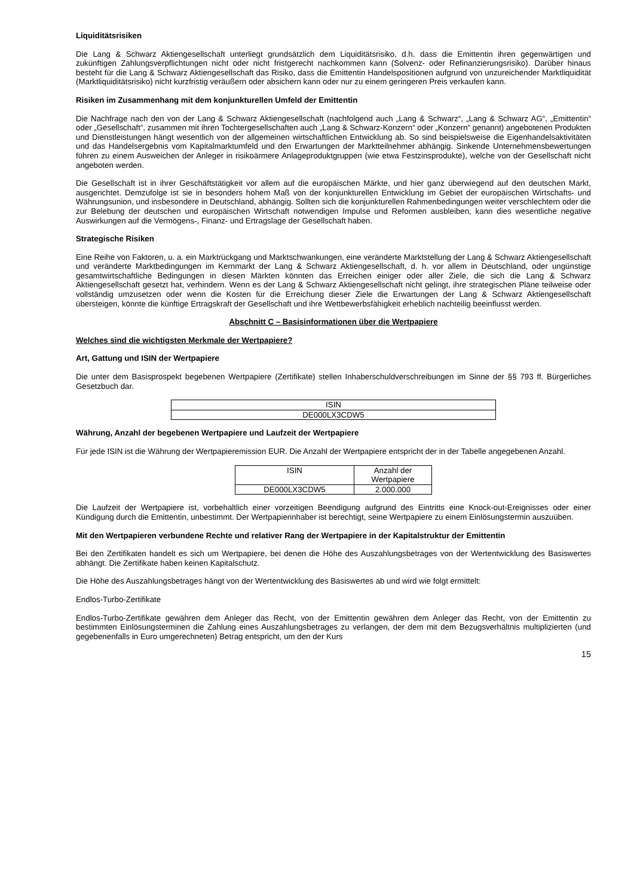Liquiditätsrisiken
Die Lang & Schwarz Aktiengesellschaft unterliegt grundsätzlich dem Liquiditätsrisiko, d.h. dass die Emittentin ihren gegenwärtigen und zukünftigen Zahlungsverpflichtungen nicht oder nicht fristgerecht nachkommen kann (Solvenz- oder Refinanzierungsrisiko). Darüber hinaus besteht für die Lang & Schwarz Aktiengesellschaft das Risiko, dass die Emittentin Handelspositionen aufgrund von unzureichender Marktliquidität (Marktliquiditätsrisiko) nicht kurzfristig veräußern oder absichern kann oder nur zu einem geringeren Preis verkaufen kann.
Risiken im Zusammenhang mit dem konjunkturellen Umfeld der Emittentin
Die Nachfrage nach den von der Lang & Schwarz Aktiengesellschaft (nachfolgend auch „Lang & Schwarz“, „Lang & Schwarz AG“, „Emittentin“ oder „Gesellschaft“, zusammen mit ihren Tochtergesellschaften auch „Lang & Schwarz-Konzern“ oder „Konzern“ genannt) angebotenen Produkten und Dienstleistungen hängt wesentlich von der allgemeinen wirtschaftlichen Entwicklung ab. So sind beispielsweise die Eigenhandelsaktivitäten und das Handelsergebnis vom Kapitalmarktumfeld und den Erwartungen der Marktteilnehmer abhängig. Sinkende Unternehmensbewertungen führen zu einem Ausweichen der Anleger in risikoärmere Anlageproduktgruppen (wie etwa Festzinsprodukte), welche von der Gesellschaft nicht angeboten werden.
Die Gesellschaft ist in ihrer Geschäftstätigkeit vor allem auf die europäischen Märkte, und hier ganz überwiegend auf den deutschen Markt, ausgerichtet. Demzufolge ist sie in besonders hohem Maß von der konjunkturellen Entwicklung im Gebiet der europäischen Wirtschafts- und Währungsunion, und insbesondere in Deutschland, abhängig. Sollten sich die konjunkturellen Rahmenbedingungen weiter verschlechtern oder die zur Belebung der deutschen und europäischen Wirtschaft notwendigen Impulse und Reformen ausbleiben, kann dies wesentliche negative Auswirkungen auf die Vermögens-, Finanz- und Ertragslage der Gesellschaft haben.
Strategische Risiken
Eine Reihe von Faktoren, u. a. ein Marktrückgang und Marktschwankungen, eine veränderte Marktstellung der Lang & Schwarz Aktiengesellschaft und veränderte Marktbedingungen im Kernmarkt der Lang & Schwarz Aktiengesellschaft, d. h. vor allem in Deutschland, oder ungünstige gesamtwirtschaftliche Bedingungen in diesen Märkten könnten das Erreichen einiger oder aller Ziele, die sich die Lang & Schwarz Aktiengesellschaft gesetzt hat, verhindern. Wenn es der Lang & Schwarz Aktiengesellschaft nicht gelingt, ihre strategischen Pläne teilweise oder vollständig umzusetzen oder wenn die Kosten für die Erreichung dieser Ziele die Erwartungen der Lang & Schwarz Aktiengesellschaft übersteigen, könnte die künftige Ertragskraft der Gesellschaft und ihre Wettbewerbsfähigkeit erheblich nachteilig beeinflusst werden.
Abschnitt C – Basisinformationen über die Wertpapiere
Welches sind die wichtigsten Merkmale der Wertpapiere?
Art, Gattung und ISIN der Wertpapiere
Die unter dem Basisprospekt begebenen Wertpapiere (Zertifikate) stellen Inhaberschuldverschreibungen im Sinne der §§ 793 ff. Bürgerliches Gesetzbuch dar.
| ISIN |
| DE000LX3CDW5 |
Währung, Anzahl der begebenen Wertpapiere und Laufzeit der Wertpapiere
Für jede ISIN ist die Währung der Wertpapieremission EUR. Die Anzahl der Wertpapiere entspricht der in der Tabelle angegebenen Anzahl.
| ISIN | Anzahl der Wertpapiere |
| DE000LX3CDW5 | 2.000.000 |
Die Laufzeit der Wertpapiere ist, vorbehaltlich einer vorzeitigen Beendigung aufgrund des Eintritts eine Knock-out-Ereignisses oder einer Kündigung durch die Emittentin, unbestimmt. Der Wertpapierinhaber ist berechtigt, seine Wertpapiere zu einem Einlösungstermin auszuüben.
Mit den Wertpapieren verbundene Rechte und relativer Rang der Wertpapiere in der Kapitalstruktur der Emittentin
Bei den Zertifikaten handelt es sich um Wertpapiere, bei denen die Höhe des Auszahlungsbetrages von der Wertentwicklung des Basiswertes abhängt. Die Zertifikate haben keinen Kapitalschutz.
Die Höhe des Auszahlungsbetrages hängt von der Wertentwicklung des Basiswertes ab und wird wie folgt ermittelt:
Endlos-Turbo-Zertifikate
Endlos-Turbo-Zertifikate gewähren dem Anleger das Recht, von der Emittentin gewähren dem Anleger das Recht, von der Emittentin zu bestimmten Einlösungsterminen die Zahlung eines Auszahlungsbetrages zu verlangen, der dem mit dem Bezugsverhältnis multiplizierten (und gegebenenfalls in Euro umgerechneten) Betrag entspricht, um den der Kurs
15